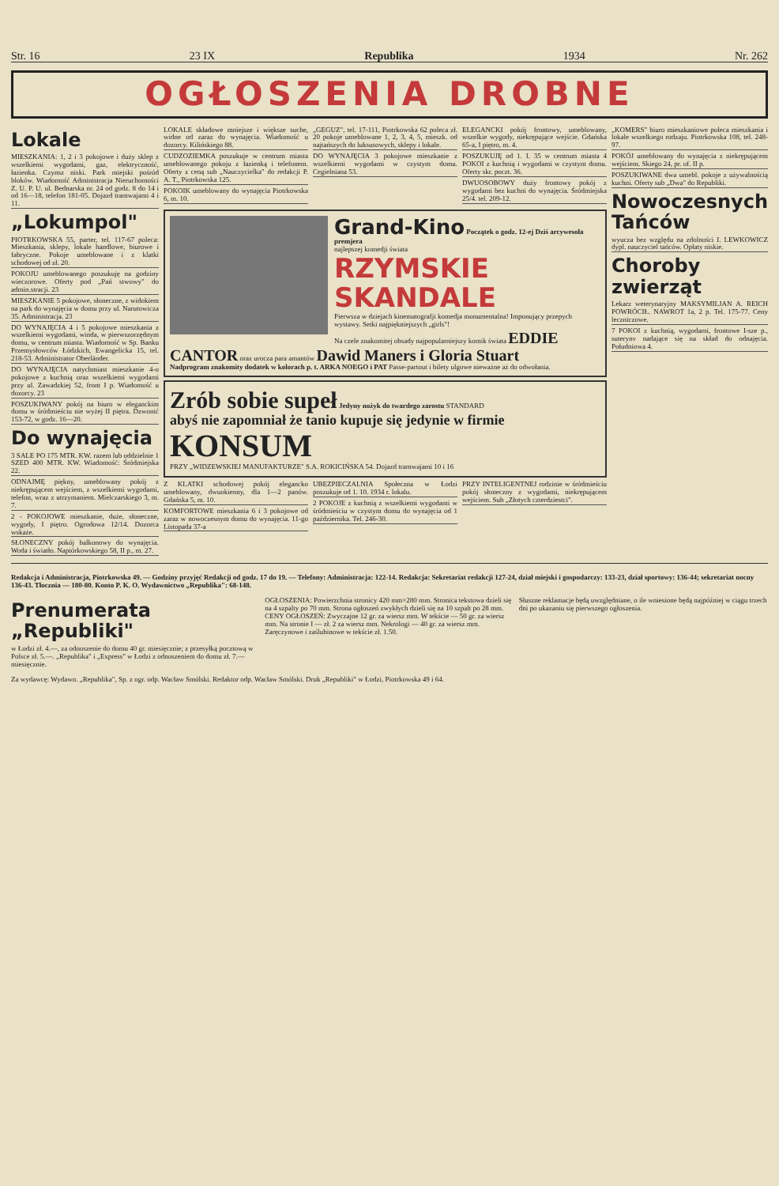Str. 16 23 IX Republika 1934 Nr. 262
OGŁOSZENIA DROBNE
Lokale
MIESZKANIA: 1, 2 i 3 pokojowe i duży sklep z wszelkiemi wygodami, gaz, elektryczność, łazienka. Czynsz niski. Park miejski pośród bloków. Wiadomość Administracja Nieruchomości Z. U. P. U. ul. Bednarska nr. 24 od godz. 8 do 14 i od 16—18, telefon 181-05. Dojazd tramwajami 4 i 11.
„Lokumpol"
PIOTRKOWSKA 55, parter, tel. 117-67 poleca: Mieszkania, sklepy, lokale handlowe, biurowe i fabryczne. Pokoje umeblowane i z klatki schodowej od zł. 20.
POKOJU umeblowanego poszukuję na godziny wieczorowe. Oferty pod „Pań stwowy" do admin.stracji. 23
MIESZKANIE 5 pokojowe, słoneczne, z widokiem na park do wynajęcia w domu przy ul. Narutowicza 35. Administracja. 23
DO WYNAJĘCIA 4 i 5 pokojowe mieszkania z wszelkiemi wygodami, winda, w pierwszorzędnym domu, w centrum miasta. Wiadomość w Sp. Banku Przemysłowców Łódzkich, Ewangelicka 15, tel. 218-53. Administrator Oberländer.
DO WYNAJĘCIA natychmiast mieszkanie 4-o pokojowe z kuchnią oraz wszelkiemi wygodami przy ul. Zawadzkiej 52, front I p. Wiadomość u dozorcy. 23
POSZUKIWANY pokój na biuro w eleganckim domu w śródmieściu nie wyżej II piętra. Dzwonić 153-72, w godz. 16—20.
Do wynajęcia
3 SALE PO 175 MTR. KW. razem lub oddzielnie 1 SZED 400 MTR. KW. Wiadomość: Śródmiejska 22.
ODNAJMĘ piękny, umeblowany pokój z niekrępującem wejściem, z wszelkiemi wygodami, telefon, wraz z utrzymaniem. Mielczarskiego 3, m. 7.
2 - POKOJOWE mieszkanie, duże, słoneczne, wygody, I piętro. Ogrodowa 12/14. Dozorca wskaże.
SŁONECZNY pokój balkonowy do wynajęcia. Woda i światło. Napiórkowskiego 58, II p., m. 27.
LOKALE składowe mniejsze i większe suche, widne od zaraz do wynajęcia. Wiadomość u dozorcy. Kilińskiego 88.
CUDZOZIEMKA poszukuje w centrum miasta umeblowanego pokoju z łazienką i telefonem. Oferty z ceną sub „Nauczycielka" do redakcji P. A. T., Piotrkowska 125.
POKOIK umeblowany do wynajęcia Piotrkowska 6, m. 10.
„GEGUZ", tel. 17-111, Piotrkowska 62 poleca zł. 20 pokoje umeblowane 1, 2, 3, 4, 5, mieszk. od najtańszych do luksusowych, sklepy i lokale.
DO WYNAJĘCIA 3 pokojowe mieszkanie z wszelkiemi wygodami w czystym domu. Cegielniana 53.
ELEGANCKI pokój frontowy, umeblowany, wszelkie wygody, niekrępujące wejście. Gdańska 65-a, I piętro, m. 4.
POSZUKUJĘ od 1. I. 35 w centrum miasta 4 POKOI z kuchnią i wygodami w czystym domu. Oferty skr. poczt. 36.
DWUOSOBOWY duży frontowy pokój z wygodami bez kuchni do wynajęcia. Śródmiejska 25/4. tel. 209-12.
Grand-Kino Początek o godz. 12-ej Dziś arcywesoła premjera
najlepszej komedji świata
RZYMSKIE SKANDALE
Pierwsza w dziejach kinematografji komedja monumentalna! Imponujący przepych wystawy. Setki najpiękniejszych „girls"!
Na czele znakomitej obsady najpopularniejszy komik świata EDDIE CANTOR oraz urocza para amantów Dawid Maners i Gloria Stuart
Nadprogram znakomity dodatek w kolorach p. t. ARKA NOEGO i PAT Passe-partout i bilety ulgowe nieważne aż do odwołania.
Zrób sobie supeł Jedyny nożyk do twardego zarostu STANDARD
abyś nie zapomniał że tanio kupuje się jedynie w firmie
KONSUM
PRZY „WIDZEWSKIEJ MANUFAKTURZE" S.A. ROKICIŃSKA 54. Dojazd tramwajami 10 i 16
Z KLATKI schodowej pokój elegancko umeblowany, dwuokienny, dla 1—2 panów. Gdańska 5, m. 10.
KOMFORTOWE mieszkania 6 i 3 pokojowe od zaraz w nowoczesnym domu do wynajęcia. 11-go Listopada 37-a
UBEZPIECZALNIA Społeczna w Łodzi poszukuje od 1. 10. 1934 r. lokalu.
2 POKOJE z kuchnią z wszelkiemi wygodami w śródmieściu w czystym domu do wynajęcia od 1 października. Tel. 246-30.
PRZY INTELIGENTNEJ rodzinie w śródmieściu pokój słoneczny z wygodami, niekrępującem wejściem. Sub „Złotych czterdziestci".
„KOMERS" biuro mieszkaniowe poleca mieszkania i lokale wszelkiego rodzaju. Piotrkowska 108, tel. 248-97.
POKÓJ umeblowany do wynajęcia z niekrępującem wejściem. Skiego 24, pr. of. II p.
POSZUKIWANE dwa umebl. pokoje z używalnością kuchni. Oferty sub „Dwa" do Republiki.
Nowoczesnych Tańców
wyucza bez względu na zdolności I. LEWKOWICZ dypl. nauczyciel tańców. Opłaty niskie.
Choroby zwierząt
Lekarz weterynaryjny MAKSYMILJAN A. REICH POWRÓCIŁ. NAWROT 1a, 2 p. Tel. 175-77. Ceny leczniczowe.
7 POKOI z kuchnią, wygodami, frontowe I-sze p., suterynv nadające się na skład do odnajęcia. Południowa 4.
Redakcja i Administracja, Piotrkowska 49. — Godziny przyjęć Redakcji od godz. 17 do 19. — Telefony: Administracja: 122-14. Redakcja: Sekretariat redakcji 127-24, dział miejski i gospodarczy: 133-23, dział sportowy: 136-44; sekretariat nocny 136-43. Tłocznia — 180-80. Konto P. K. O. Wydawnictwo „Republika": 68-148.
Prenumerata „Republiki"
w Łodzi zł. 4.—, za odnoszenie do domu 40 gr. miesięcznie; z przesyłką pocztową w Polsce zł. 5.—. „Republika" i „Express" w Łodzi z odnoszeniem do domu zł. 7.— miesięcznie.
OGŁOSZENIA: Powierzchnia stronicy 420 mm×280 mm. Stronica tekstowa dzieli się na 4 szpalty po 70 mm. Strona ogłoszeń zwykłych dzieli się na 10 szpalt po 28 mm. CENY OGŁOSZEŃ: Zwyczajne 12 gr. za wiersz mm. W tekście — 50 gr. za wiersz mm. Na stronie I — zł. 2 za wiersz mm. Nekrologi — 40 gr. za wiersz mm. Zaręczynowe i zaślubinowe w tekście zł. 1.50.
Słuszne reklamacje będą uwzględniane, o ile wniesione będą najpóźniej w ciągu trzech dni po ukazaniu się pierwszego ogłoszenia.
Za wydawcę: Wydawn. „Republika", Sp. z ogr. odp. Wacław Smólski. Redaktor odp. Wacław Smólski. Druk „Republiki" w Łodzi, Piotrkowska 49 i 64.